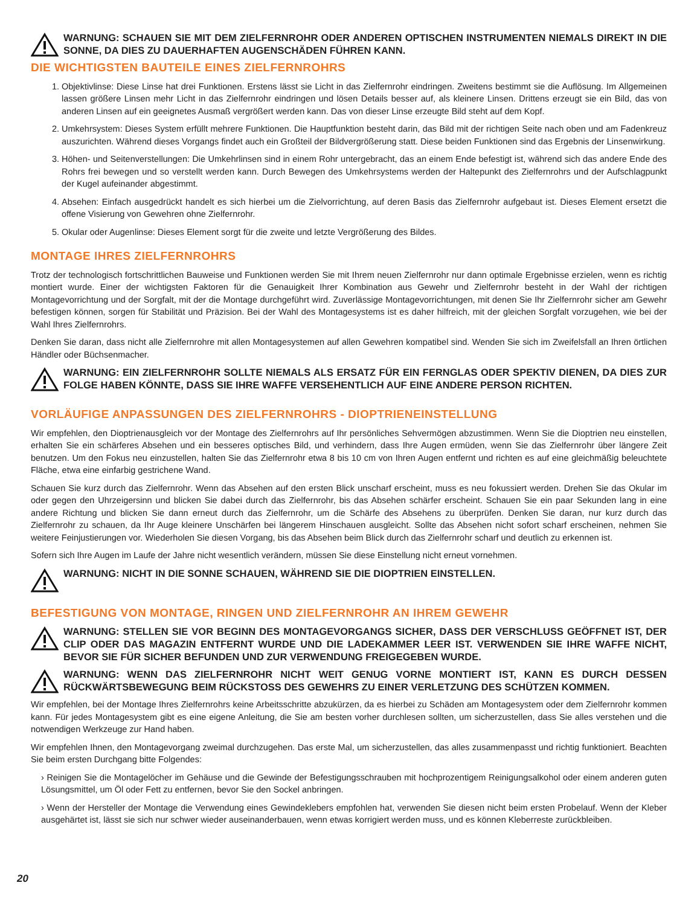WARNUNG: SCHAUEN SIE MIT DEM ZIELFERNROHR ODER ANDEREN OPTISCHEN INSTRUMENTEN NIEMALS DIREKT IN DIE SONNE, DA DIES ZU DAUERHAFTEN AUGENSCHÄDEN FÜHREN KANN.
DIE WICHTIGSTEN BAUTEILE EINES ZIELFERNROHRS
1. Objektivlinse: Diese Linse hat drei Funktionen. Erstens lässt sie Licht in das Zielfernrohr eindringen. Zweitens bestimmt sie die Auflösung. Im Allgemeinen lassen größere Linsen mehr Licht in das Zielfernrohr eindringen und lösen Details besser auf, als kleinere Linsen. Drittens erzeugt sie ein Bild, das von anderen Linsen auf ein geeignetes Ausmaß vergrößert werden kann. Das von dieser Linse erzeugte Bild steht auf dem Kopf.
2. Umkehrsystem: Dieses System erfüllt mehrere Funktionen. Die Hauptfunktion besteht darin, das Bild mit der richtigen Seite nach oben und am Fadenkreuz auszurichten. Während dieses Vorgangs findet auch ein Großteil der Bildvergrößerung statt. Diese beiden Funktionen sind das Ergebnis der Linsenwirkung.
3. Höhen- und Seitenverstellungen: Die Umkehrlinsen sind in einem Rohr untergebracht, das an einem Ende befestigt ist, während sich das andere Ende des Rohrs frei bewegen und so verstellt werden kann. Durch Bewegen des Umkehrsystems werden der Haltepunkt des Zielfernrohrs und der Aufschlagpunkt der Kugel aufeinander abgestimmt.
4. Absehen: Einfach ausgedrückt handelt es sich hierbei um die Zielvorrichtung, auf deren Basis das Zielfernrohr aufgebaut ist. Dieses Element ersetzt die offene Visierung von Gewehren ohne Zielfernrohr.
5. Okular oder Augenlinse: Dieses Element sorgt für die zweite und letzte Vergrößerung des Bildes.
MONTAGE IHRES ZIELFERNROHRS
Trotz der technologisch fortschrittlichen Bauweise und Funktionen werden Sie mit Ihrem neuen Zielfernrohr nur dann optimale Ergebnisse erzielen, wenn es richtig montiert wurde. Einer der wichtigsten Faktoren für die Genauigkeit Ihrer Kombination aus Gewehr und Zielfernrohr besteht in der Wahl der richtigen Montagevorrichtung und der Sorgfalt, mit der die Montage durchgeführt wird. Zuverlässige Montagevorrichtungen, mit denen Sie Ihr Zielfernrohr sicher am Gewehr befestigen können, sorgen für Stabilität und Präzision. Bei der Wahl des Montagesystems ist es daher hilfreich, mit der gleichen Sorgfalt vorzugehen, wie bei der Wahl Ihres Zielfernrohrs.
Denken Sie daran, dass nicht alle Zielfernrohre mit allen Montagesystemen auf allen Gewehren kompatibel sind. Wenden Sie sich im Zweifelsfall an Ihren örtlichen Händler oder Büchsenmacher.
WARNUNG: EIN ZIELFERNROHR SOLLTE NIEMALS ALS ERSATZ FÜR EIN FERNGLAS ODER SPEKTIV DIENEN, DA DIES ZUR FOLGE HABEN KÖNNTE, DASS SIE IHRE WAFFE VERSEHENTLICH AUF EINE ANDERE PERSON RICHTEN.
VORLÄUFIGE ANPASSUNGEN DES ZIELFERNROHRS - DIOPTRIENEINSTELLUNG
Wir empfehlen, den Dioptrienausgleich vor der Montage des Zielfernrohrs auf Ihr persönliches Sehvermögen abzustimmen. Wenn Sie die Dioptrien neu einstellen, erhalten Sie ein schärferes Absehen und ein besseres optisches Bild, und verhindern, dass Ihre Augen ermüden, wenn Sie das Zielfernrohr über längere Zeit benutzen. Um den Fokus neu einzustellen, halten Sie das Zielfernrohr etwa 8 bis 10 cm von Ihren Augen entfernt und richten es auf eine gleichmäßig beleuchtete Fläche, etwa eine einfarbig gestrichene Wand.
Schauen Sie kurz durch das Zielfernrohr. Wenn das Absehen auf den ersten Blick unscharf erscheint, muss es neu fokussiert werden. Drehen Sie das Okular im oder gegen den Uhrzeigersinn und blicken Sie dabei durch das Zielfernrohr, bis das Absehen schärfer erscheint. Schauen Sie ein paar Sekunden lang in eine andere Richtung und blicken Sie dann erneut durch das Zielfernrohr, um die Schärfe des Absehens zu überprüfen. Denken Sie daran, nur kurz durch das Zielfernrohr zu schauen, da Ihr Auge kleinere Unschärfen bei längerem Hinschauen ausgleicht. Sollte das Absehen nicht sofort scharf erscheinen, nehmen Sie weitere Feinjustierungen vor. Wiederholen Sie diesen Vorgang, bis das Absehen beim Blick durch das Zielfernrohr scharf und deutlich zu erkennen ist.
Sofern sich Ihre Augen im Laufe der Jahre nicht wesentlich verändern, müssen Sie diese Einstellung nicht erneut vornehmen.
WARNUNG: NICHT IN DIE SONNE SCHAUEN, WÄHREND SIE DIE DIOPTRIEN EINSTELLEN.
BEFESTIGUNG VON MONTAGE, RINGEN UND ZIELFERNROHR AN IHREM GEWEHR
WARNUNG: STELLEN SIE VOR BEGINN DES MONTAGEVORGANGS SICHER, DASS DER VERSCHLUSS GEÖFFNET IST, DER CLIP ODER DAS MAGAZIN ENTFERNT WURDE UND DIE LADEKAMMER LEER IST. VERWENDEN SIE IHRE WAFFE NICHT, BEVOR SIE FÜR SICHER BEFUNDEN UND ZUR VERWENDUNG FREIGEGEBEN WURDE.
WARNUNG: WENN DAS ZIELFERNROHR NICHT WEIT GENUG VORNE MONTIERT IST, KANN ES DURCH DESSEN RÜCKWÄRTSBEWEGUNG BEIM RÜCKSTOSS DES GEWEHRS ZU EINER VERLETZUNG DES SCHÜTZEN KOMMEN.
Wir empfehlen, bei der Montage Ihres Zielfernrohrs keine Arbeitsschritte abzukürzen, da es hierbei zu Schäden am Montagesystem oder dem Zielfernrohr kommen kann. Für jedes Montagesystem gibt es eine eigene Anleitung, die Sie am besten vorher durchlesen sollten, um sicherzustellen, dass Sie alles verstehen und die notwendigen Werkzeuge zur Hand haben.
Wir empfehlen Ihnen, den Montagevorgang zweimal durchzugehen. Das erste Mal, um sicherzustellen, das alles zusammenpasst und richtig funktioniert. Beachten Sie beim ersten Durchgang bitte Folgendes:
› Reinigen Sie die Montagelöcher im Gehäuse und die Gewinde der Befestigungsschrauben mit hochprozentigem Reinigungsalkohol oder einem anderen guten Lösungsmittel, um Öl oder Fett zu entfernen, bevor Sie den Sockel anbringen.
› Wenn der Hersteller der Montage die Verwendung eines Gewindeklebers empfohlen hat, verwenden Sie diesen nicht beim ersten Probelauf. Wenn der Kleber ausgehärtet ist, lässt sie sich nur schwer wieder auseinanderbauen, wenn etwas korrigiert werden muss, und es können Kleberreste zurückbleiben.
20